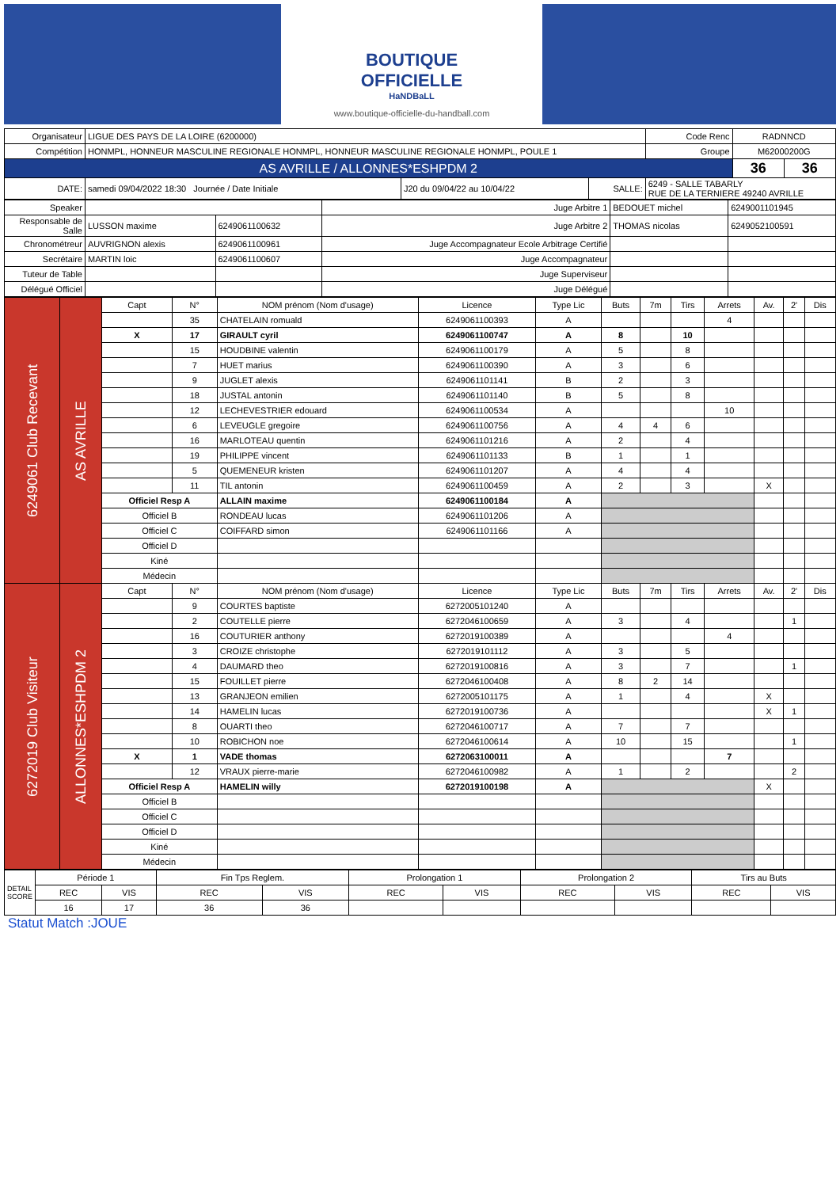BOUTIQUE
OFFICIELLE
HaNDBaLL
www.boutique-officielle-du-handball.com
| Organisateur | LIGUE DES PAYS DE LA LOIRE (6200000) | | | Code Renc | RADNNCD | |
| Compétition | HONMPL, HONNEUR MASCULINE REGIONALE HONMPL, HONNEUR MASCULINE REGIONALE HONMPL, POULE 1 | | | Groupe | M62000200G | |
| AS AVRILLE / ALLONNES*ESHPDM 2 | | | | | 36 | 36 |
| DATE: | samedi 09/04/2022 18:30 Journée / Date Initiale | J20 du 09/04/22 au 10/04/22 | SALLE: | 6249 - SALLE TABARLY RUE DE LA TERNIERE 49240 AVRILLE | | |
| Speaker | | | Juge Arbitre 1 | BEDOUET michel | 6249001101945 |
| Responsable de Salle | LUSSON maxime | 6249061100632 | Juge Arbitre 2 | THOMAS nicolas | 6249052100591 |
| Chronométreur | AUVRIGNON alexis | 6249061100961 | Juge Accompagnateur Ecole Arbitrage Certifié | | |
| Secrétaire | MARTIN loic | 6249061100607 | Juge Accompagnateur | | |
| Tuteur de Table | | | Juge Superviseur | | |
| Délégué Officiel | | | Juge Délégué | | |
| 6249061 Club Recevant | AS AVRILLE | Capt | N° | NOM prénom (Nom d'usage) | Licence | Type Lic | Buts | 7m | Tirs | Arrets | Av. | 2' | Dis |
| | | | 35 | CHATELAIN romuald | 6249061100393 | A | | | | 4 | | | |
| | | X | 17 | GIRAULT cyril | 6249061100747 | A | 8 | | 10 | | | | |
| | | | 15 | HOUDBINE valentin | 6249061100179 | A | 5 | | 8 | | | | |
| | | | 7 | HUET marius | 6249061100390 | A | 3 | | 6 | | | | |
| | | | 9 | JUGLET alexis | 6249061101141 | B | 2 | | 3 | | | | |
| | | | 18 | JUSTAL antonin | 6249061101140 | B | 5 | | 8 | | | | |
| | | | 12 | LECHEVESTRIER edouard | 6249061100534 | A | | | | 10 | | | |
| | | | 6 | LEVEUGLE gregoire | 6249061100756 | A | 4 | 4 | 6 | | | | |
| | | | 16 | MARLOTEAU quentin | 6249061101216 | A | 2 | | 4 | | | | |
| | | | 19 | PHILIPPE vincent | 6249061101133 | B | 1 | | 1 | | | | |
| | | | 5 | QUEMENEUR kristen | 6249061101207 | A | 4 | | 4 | | | | |
| | | | 11 | TIL antonin | 6249061100459 | A | 2 | | 3 | | X | | |
| | | Officiel Resp A | | ALLAIN maxime | 6249061100184 | A | | | | | | | |
| | | Officiel B | | RONDEAU lucas | 6249061101206 | A | | | | | | | |
| | | Officiel C | | COIFFARD simon | 6249061101166 | A | | | | | | | |
| | | Officiel D | | | | | | | | | | | |
| | | Kiné | | | | | | | | | | | |
| | | Médecin | | | | | | | | | | | |
| 6272019 Club Visiteur | ALLONNES*ESHPDM 2 | Capt | N° | NOM prénom (Nom d'usage) | Licence | Type Lic | Buts | 7m | Tirs | Arrets | Av. | 2' | Dis |
| | | | 9 | COURTES baptiste | 6272005101240 | A | | | | | | | |
| | | | 2 | COUTELLE pierre | 6272046100659 | A | 3 | | 4 | | | 1 | |
| | | | 16 | COUTURIER anthony | 6272019100389 | A | | | | 4 | | | |
| | | | 3 | CROIZE christophe | 6272019101112 | A | 3 | | 5 | | | | |
| | | | 4 | DAUMARD theo | 6272019100816 | A | 3 | | 7 | | | 1 | |
| | | | 15 | FOUILLET pierre | 6272046100408 | A | 8 | 2 | 14 | | | | |
| | | | 13 | GRANJEON emilien | 6272005101175 | A | 1 | | 4 | | X | | |
| | | | 14 | HAMELIN lucas | 6272019100736 | A | | | | | X | 1 | |
| | | | 8 | OUARTI theo | 6272046100717 | A | 7 | | 7 | | | | |
| | | | 10 | ROBICHON noe | 6272046100614 | A | 10 | | 15 | | | 1 | |
| | | X | 1 | VADE thomas | 6272063100011 | A | | | | 7 | | | |
| | | | 12 | VRAUX pierre-marie | 6272046100982 | A | 1 | | 2 | | | 2 | |
| | | Officiel Resp A | | HAMELIN willy | 6272019100198 | A | | | | | X | | |
| | | Officiel B | | | | | | | | | | | |
| | | Officiel C | | | | | | | | | | | |
| | | Officiel D | | | | | | | | | | | |
| | | Kiné | | | | | | | | | | | |
| | | Médecin | | | | | | | | | | | |
| DETAIL SCORE | Période 1 | | Fin Tps Reglem. | | Prolongation 1 | | Prolongation 2 | | Tirs au Buts | |
| | REC | VIS | REC | VIS | REC | VIS | REC | VIS | REC | VIS |
| | 16 | 17 | 36 | 36 | | | | | | |
Statut Match :JOUE